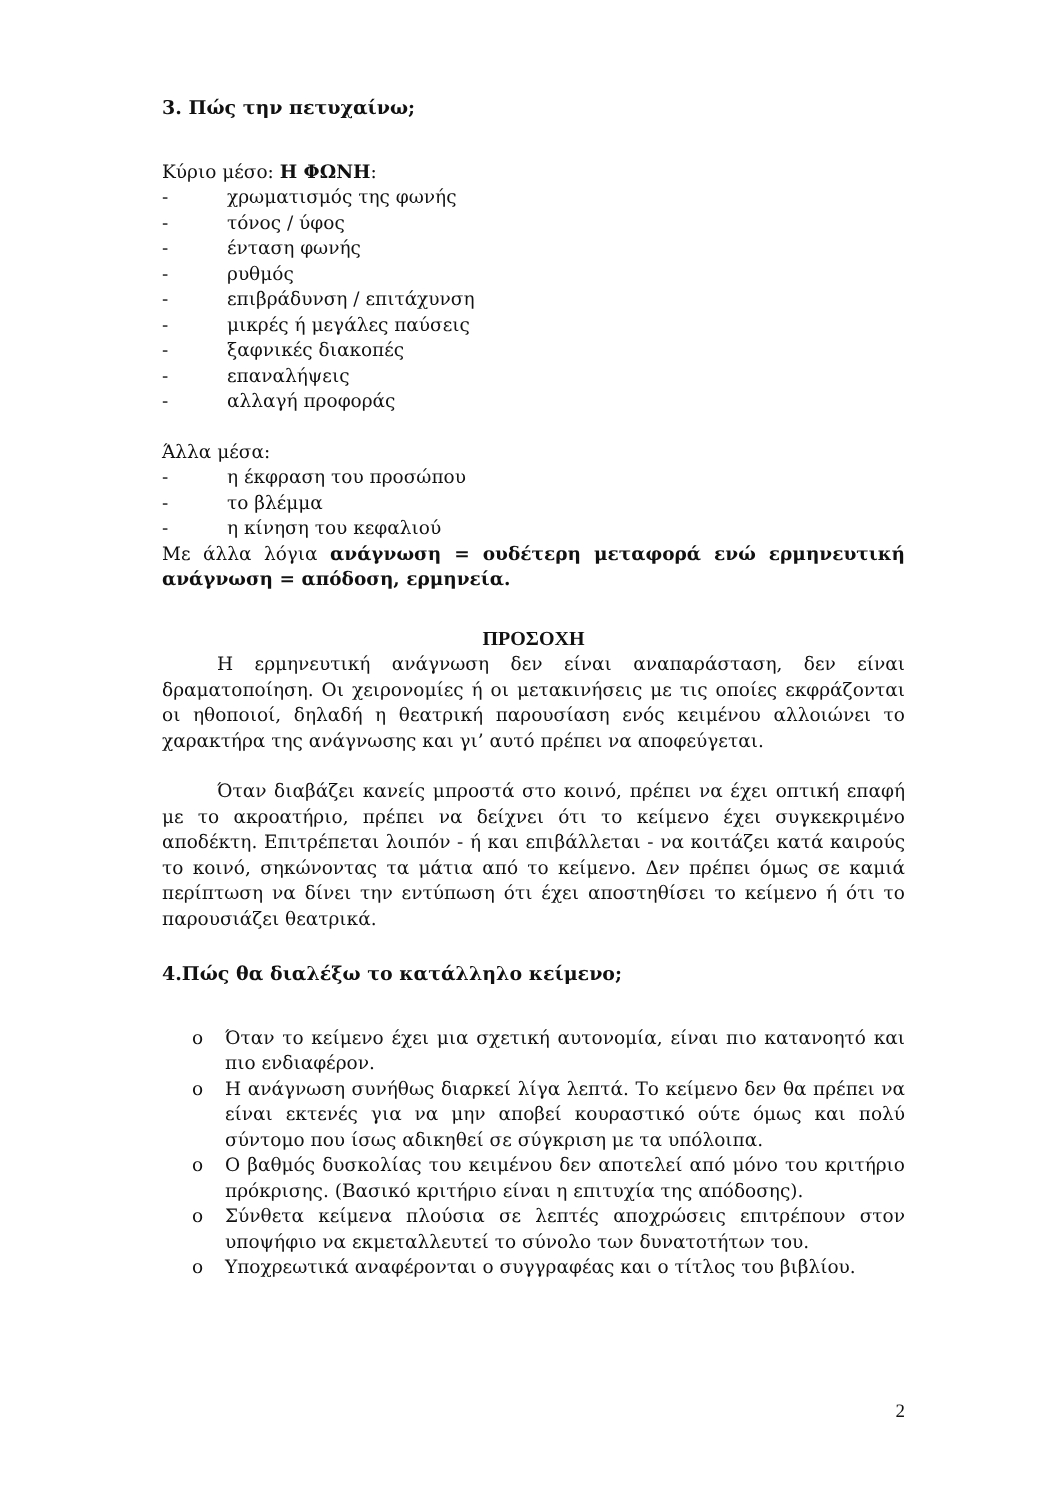3. Πώς την πετυχαίνω;
Κύριο μέσο: Η ΦΩΝΗ:
- χρωματισμός της φωνής
- τόνος / ύφος
- ένταση φωνής
- ρυθμός
- επιβράδυνση / επιτάχυνση
- μικρές ή μεγάλες παύσεις
- ξαφνικές διακοπές
- επαναλήψεις
- αλλαγή προφοράς
Άλλα μέσα:
- η έκφραση του προσώπου
- το βλέμμα
- η κίνηση του κεφαλιού
Με άλλα λόγια ανάγνωση = ουδέτερη μεταφορά ενώ ερμηνευτική ανάγνωση = απόδοση, ερμηνεία.
ΠΡΟΣΟΧΗ
Η ερμηνευτική ανάγνωση δεν είναι αναπαράσταση, δεν είναι δραματοποίηση. Οι χειρονομίες ή οι μετακινήσεις με τις οποίες εκφράζονται οι ηθοποιοί, δηλαδή η θεατρική παρουσίαση ενός κειμένου αλλοιώνει το χαρακτήρα της ανάγνωσης και γι’ αυτό πρέπει να αποφεύγεται.
Όταν διαβάζει κανείς μπροστά στο κοινό, πρέπει να έχει οπτική επαφή με το ακροατήριο, πρέπει να δείχνει ότι το κείμενο έχει συγκεκριμένο αποδέκτη. Επιτρέπεται λοιπόν - ή και επιβάλλεται - να κοιτάζει κατά καιρούς το κοινό, σηκώνοντας τα μάτια από το κείμενο. Δεν πρέπει όμως σε καμιά περίπτωση να δίνει την εντύπωση ότι έχει αποστηθίσει το κείμενο ή ότι το παρουσιάζει θεατρικά.
4.Πώς θα διαλέξω το κατάλληλο κείμενο;
o Όταν το κείμενο έχει μια σχετική αυτονομία, είναι πιο κατανοητό και πιο ενδιαφέρον.
o Η ανάγνωση συνήθως διαρκεί λίγα λεπτά. Το κείμενο δεν θα πρέπει να είναι εκτενές για να μην αποβεί κουραστικό ούτε όμως και πολύ σύντομο που ίσως αδικηθεί σε σύγκριση με τα υπόλοιπα.
o Ο βαθμός δυσκολίας του κειμένου δεν αποτελεί από μόνο του κριτήριο πρόκρισης. (Βασικό κριτήριο είναι η επιτυχία της απόδοσης).
o Σύνθετα κείμενα πλούσια σε λεπτές αποχρώσεις επιτρέπουν στον υποψήφιο να εκμεταλλευτεί το σύνολο των δυνατοτήτων του.
o Υποχρεωτικά αναφέρονται ο συγγραφέας και ο τίτλος του βιβλίου.
2